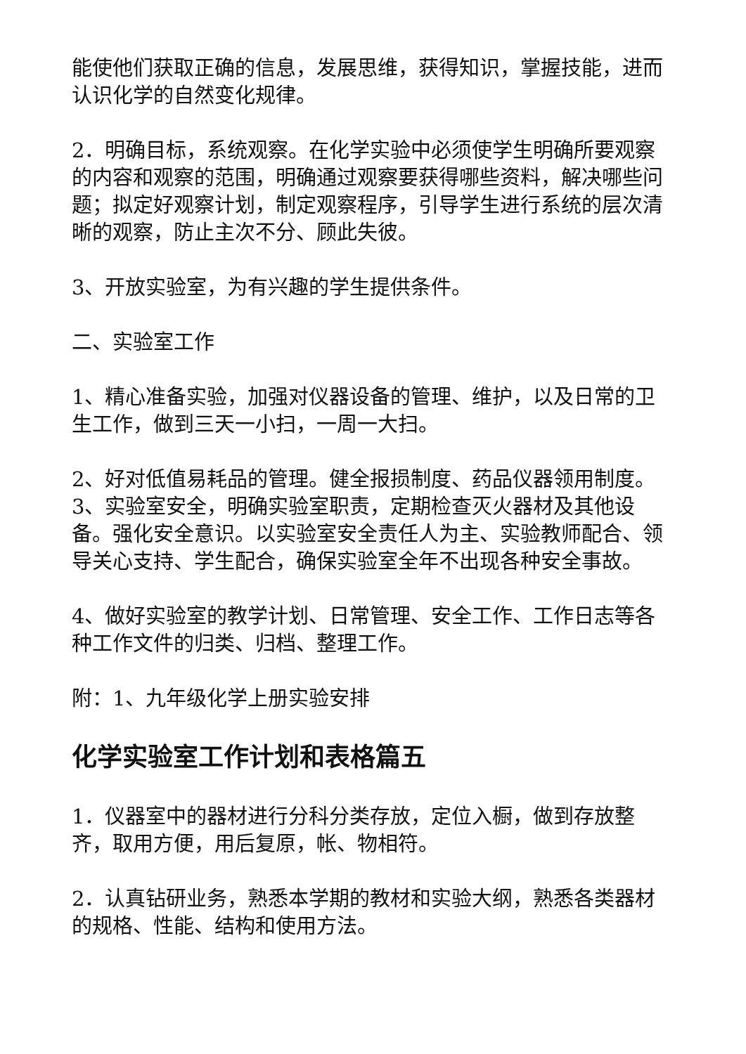能使他们获取正确的信息，发展思维，获得知识，掌握技能，进而认识化学的自然变化规律。
2．明确目标，系统观察。在化学实验中必须使学生明确所要观察的内容和观察的范围，明确通过观察要获得哪些资料，解决哪些问题；拟定好观察计划，制定观察程序，引导学生进行系统的层次清晰的观察，防止主次不分、顾此失彼。
3、开放实验室，为有兴趣的学生提供条件。
二、实验室工作
1、精心准备实验，加强对仪器设备的管理、维护，以及日常的卫生工作，做到三天一小扫，一周一大扫。
2、好对低值易耗品的管理。健全报损制度、药品仪器领用制度。3、实验室安全，明确实验室职责，定期检查灭火器材及其他设备。强化安全意识。以实验室安全责任人为主、实验教师配合、领导关心支持、学生配合，确保实验室全年不出现各种安全事故。
4、做好实验室的教学计划、日常管理、安全工作、工作日志等各种工作文件的归类、归档、整理工作。
附：1、九年级化学上册实验安排
化学实验室工作计划和表格篇五
1．仪器室中的器材进行分科分类存放，定位入橱，做到存放整齐，取用方便，用后复原，帐、物相符。
2．认真钻研业务，熟悉本学期的教材和实验大纲，熟悉各类器材的规格、性能、结构和使用方法。